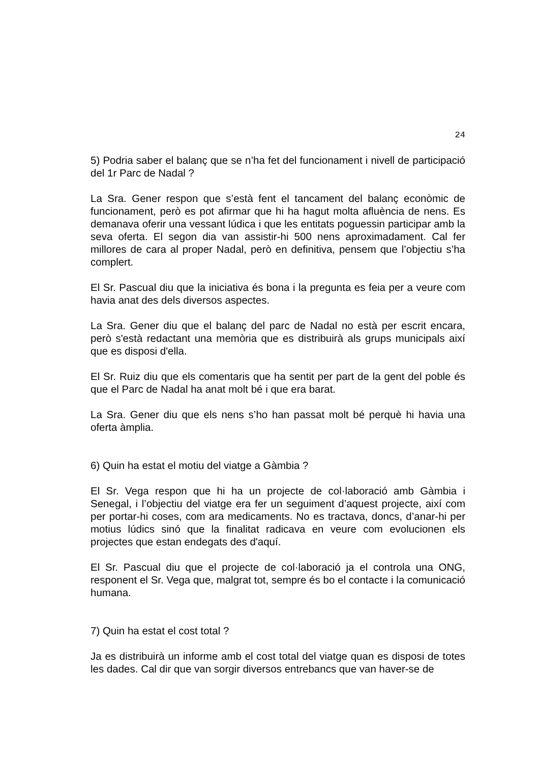24
5) Podria saber el balanç que se n’ha fet del funcionament i nivell de participació del 1r Parc de Nadal ?
La Sra. Gener respon que s’està fent el tancament del balanç econòmic de funcionament, però es pot afirmar que hi ha hagut molta afluència de nens. Es demanava oferir una vessant lúdica i que les entitats poguessin participar amb la seva oferta. El segon dia van assistir-hi 500 nens aproximadament. Cal fer millores de cara al proper Nadal, però en definitiva, pensem que l’objectiu s’ha complert.
El Sr. Pascual diu que la iniciativa és bona i la pregunta es feia per a veure com havia anat des dels diversos aspectes.
La Sra. Gener diu que el balanç del parc de Nadal no està per escrit encara, però s'està redactant una memòria que es distribuirà als grups municipals així que es disposi d'ella.
El Sr. Ruiz diu que els comentaris que ha sentit per part de la gent del poble és que el Parc de Nadal ha anat molt bé i que era barat.
La Sra. Gener diu que els nens s’ho han passat molt bé perquè hi havia una oferta àmplia.
6) Quin ha estat el motiu del viatge a Gàmbia ?
El Sr. Vega respon que hi ha un projecte de col·laboració amb Gàmbia i Senegal, i l’objectiu del viatge era fer un seguiment d’aquest projecte, així com per portar-hi coses, com ara medicaments. No es tractava, doncs, d’anar-hi per motius lúdics sinó que la finalitat radicava en veure com evolucionen els projectes que estan endegats des d'aquí.
El Sr. Pascual diu que el projecte de col·laboració ja el controla una ONG, responent el Sr. Vega que, malgrat tot, sempre és bo el contacte i la comunicació humana.
7) Quin ha estat el cost total ?
Ja es distribuirà un informe amb el cost total del viatge quan es disposi de totes les dades. Cal dir que van sorgir diversos entrebancs que van haver-se de